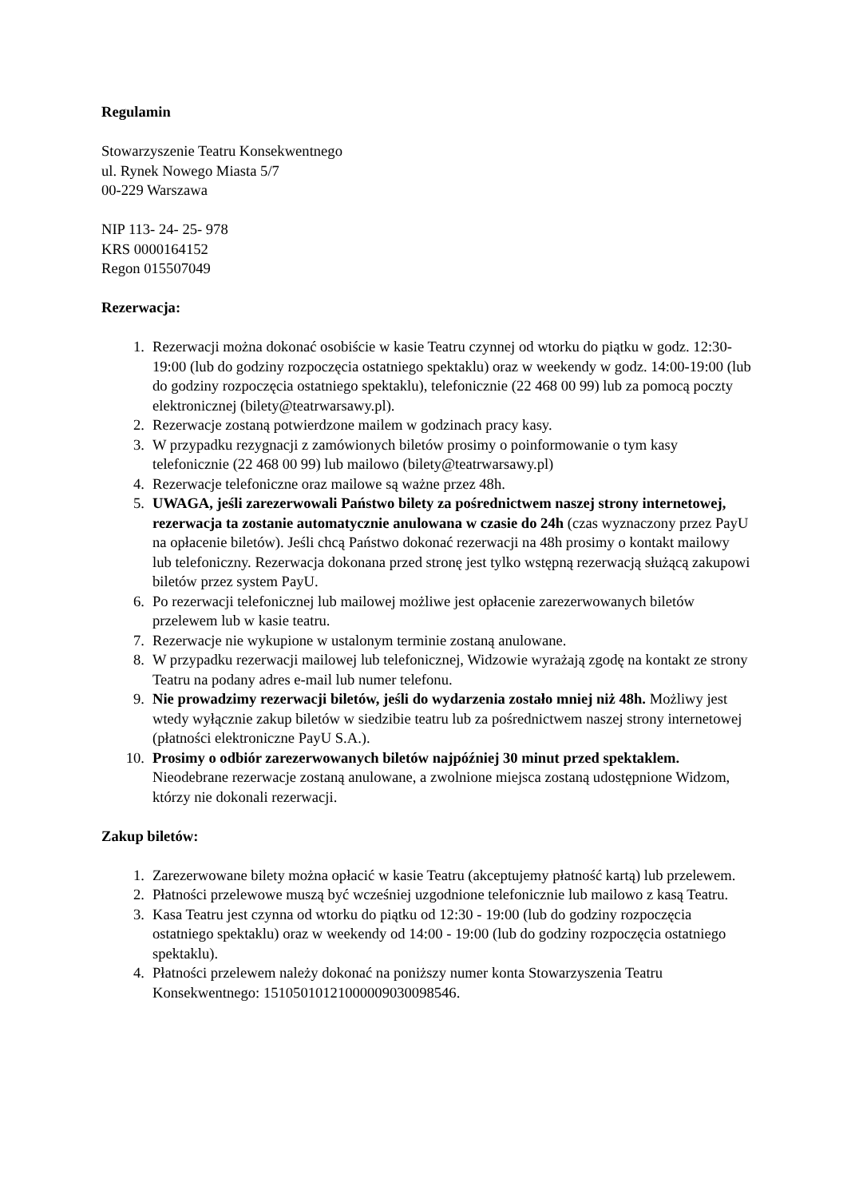Regulamin
Stowarzyszenie Teatru Konsekwentnego
ul. Rynek Nowego Miasta 5/7
00-229 Warszawa
NIP 113- 24- 25- 978
KRS 0000164152
Regon 015507049
Rezerwacja:
1. Rezerwacji można dokonać osobiście w kasie Teatru czynnej od wtorku do piątku w godz. 12:30-19:00 (lub do godziny rozpoczęcia ostatniego spektaklu) oraz w weekendy w godz. 14:00-19:00 (lub do godziny rozpoczęcia ostatniego spektaklu), telefonicznie (22 468 00 99) lub za pomocą poczty elektronicznej (bilety@teatrwarsawy.pl).
2. Rezerwacje zostaną potwierdzone mailem w godzinach pracy kasy.
3. W przypadku rezygnacji z zamówionych biletów prosimy o poinformowanie o tym kasy telefonicznie (22 468 00 99) lub mailowo (bilety@teatrwarsawy.pl)
4. Rezerwacje telefoniczne oraz mailowe są ważne przez 48h.
5. UWAGA, jeśli zarezerwowali Państwo bilety za pośrednictwem naszej strony internetowej, rezerwacja ta zostanie automatycznie anulowana w czasie do 24h (czas wyznaczony przez PayU na opłacenie biletów). Jeśli chcą Państwo dokonać rezerwacji na 48h prosimy o kontakt mailowy lub telefoniczny. Rezerwacja dokonana przed stronę jest tylko wstępną rezerwacją służącą zakupowi biletów przez system PayU.
6. Po rezerwacji telefonicznej lub mailowej możliwe jest opłacenie zarezerwowanych biletów przelewem lub w kasie teatru.
7. Rezerwacje nie wykupione w ustalonym terminie zostaną anulowane.
8. W przypadku rezerwacji mailowej lub telefonicznej, Widzowie wyrażają zgodę na kontakt ze strony Teatru na podany adres e-mail lub numer telefonu.
9. Nie prowadzimy rezerwacji biletów, jeśli do wydarzenia zostało mniej niż 48h. Możliwy jest wtedy wyłącznie zakup biletów w siedzibie teatru lub za pośrednictwem naszej strony internetowej (płatności elektroniczne PayU S.A.).
10. Prosimy o odbiór zarezerwowanych biletów najpóźniej 30 minut przed spektaklem. Nieodebrane rezerwacje zostaną anulowane, a zwolnione miejsca zostaną udostępnione Widzom, którzy nie dokonali rezerwacji.
Zakup biletów:
1. Zarezerwowane bilety można opłacić w kasie Teatru (akceptujemy płatność kartą) lub przelewem.
2. Płatności przelewowe muszą być wcześniej uzgodnione telefonicznie lub mailowo z kasą Teatru.
3. Kasa Teatru jest czynna od wtorku do piątku od 12:30 - 19:00 (lub do godziny rozpoczęcia ostatniego spektaklu) oraz w weekendy od 14:00 - 19:00 (lub do godziny rozpoczęcia ostatniego spektaklu).
4. Płatności przelewem należy dokonać na poniższy numer konta Stowarzyszenia Teatru Konsekwentnego: 15105010121000009030098546.